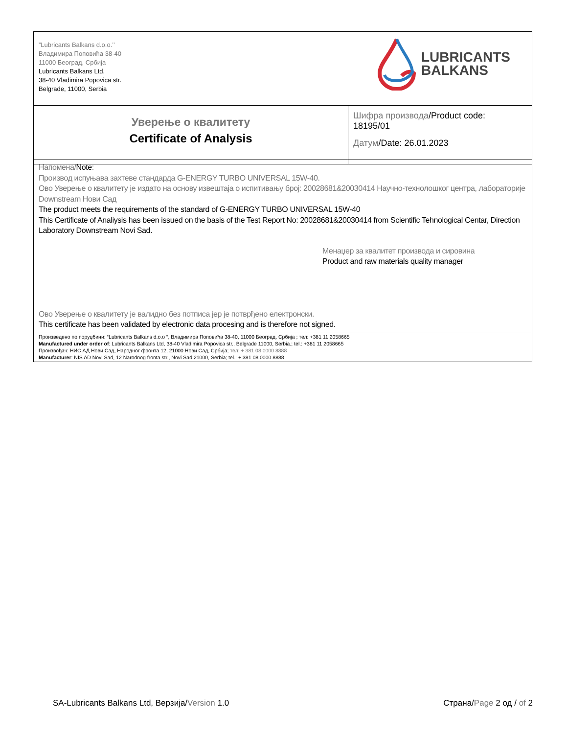| ”Lubricants Balkans d.o.o.’’ Владимира Поповића 38-40 11000 Београд, Србија Lubricants Balkans Ltd. 38-40 Vladimira Popovica str. Belgrade, 11000, Serbia LUBRICANTS BALKANS | |
| Уверење о квалитету Certificate of Analysis | Шифра производа /Product code: 18195/01 Датум /Date: 26.01.2023 |
| Напомена/ Note : Производ испуњава захтеве стандарда G-ENERGY TURBO UNIVERSAL 15W-40. Ово Уверење о квалитету је издато на основу извештаја о испитивању број: 20028681&20030414 Научно-технолошког центра, лабораторије Downstream Нови Сад The product meets the requirements of the standard of G-ENERGY TURBO UNIVERSAL 15W-40 This Certificate of Analiysis has been issued on the basis of the Test Report No: 20028681&20030414 from Scientific Tehnological Centar, Direction Laboratory Downstream Novi Sad. Менаџер за квалитет производа и сировина Product and raw materials quality manager Ово Уверење о квалитету је валидно без потписа јер је потврђено електронски. This certificate has been validated by electronic data procesing and is therefore not signed. |
| Произведено по поруџбини: “Lubricants Balkans d.o.o “, Владимира Поповића 38-40, 11000 Београд, Србија ; тел: +381 11 2058665 Manufactured under order of : Lubricants Balkans Ltd, 38-40 Vladimira Popovica str., Belgrade 11000, Serbia.; tel.: +381 11 2058665 Произвођач: НИС АД Нови Сад, Народног фронта 12, 21000 Нови Сад, Србија ; тел: + 381 08 0000 8888 Manufacturer : NIS AD Novi Sad, 12 Narodnog fronta str., Novi Sad 21000, Serbia; tel.: + 381 08 0000 8888 |
SA-Lubricants Balkans Ltd, Верзија/Version 1.0 Страна/Page 2 од / of 2